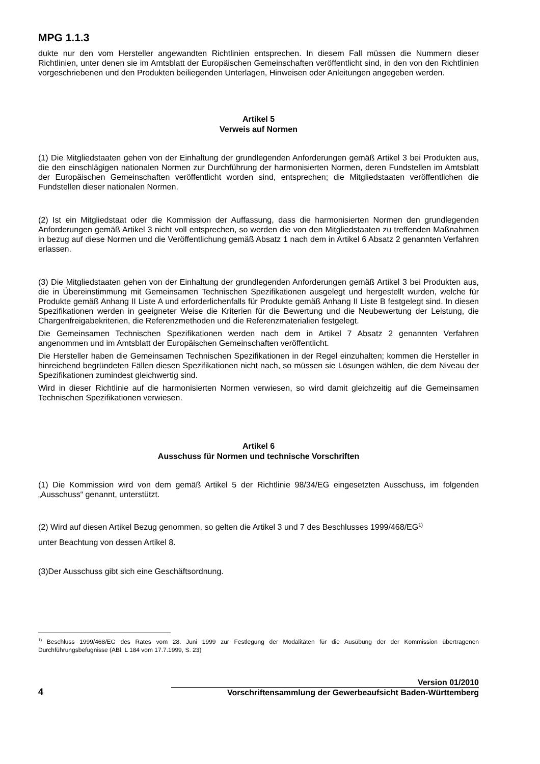MPG 1.1.3
dukte nur den vom Hersteller angewandten Richtlinien entsprechen. In diesem Fall müssen die Nummern dieser Richtlinien, unter denen sie im Amtsblatt der Europäischen Gemeinschaften veröffentlicht sind, in den von den Richtlinien vorgeschriebenen und den Produkten beiliegenden Unterlagen, Hinweisen oder Anleitungen angegeben werden.
Artikel 5
Verweis auf Normen
(1) Die Mitgliedstaaten gehen von der Einhaltung der grundlegenden Anforderungen gemäß Artikel 3 bei Produkten aus, die den einschlägigen nationalen Normen zur Durchführung der harmonisierten Normen, deren Fundstellen im Amtsblatt der Europäischen Gemeinschaften veröffentlicht worden sind, entsprechen; die Mitgliedstaaten veröffentlichen die Fundstellen dieser nationalen Normen.
(2) Ist ein Mitgliedstaat oder die Kommission der Auffassung, dass die harmonisierten Normen den grundlegenden Anforderungen gemäß Artikel 3 nicht voll entsprechen, so werden die von den Mitgliedstaaten zu treffenden Maßnahmen in bezug auf diese Normen und die Veröffentlichung gemäß Absatz 1 nach dem in Artikel 6 Absatz 2 genannten Verfahren erlassen.
(3) Die Mitgliedstaaten gehen von der Einhaltung der grundlegenden Anforderungen gemäß Artikel 3 bei Produkten aus, die in Übereinstimmung mit Gemeinsamen Technischen Spezifikationen ausgelegt und hergestellt wurden, welche für Produkte gemäß Anhang II Liste A und erforderlichenfalls für Produkte gemäß Anhang II Liste B festgelegt sind. In diesen Spezifikationen werden in geeigneter Weise die Kriterien für die Bewertung und die Neubewertung der Leistung, die Chargenfreigabekriterien, die Referenzmethoden und die Referenzmaterialien festgelegt.
Die Gemeinsamen Technischen Spezifikationen werden nach dem in Artikel 7 Absatz 2 genannten Verfahren angenommen und im Amtsblatt der Europäischen Gemeinschaften veröffentlicht.
Die Hersteller haben die Gemeinsamen Technischen Spezifikationen in der Regel einzuhalten; kommen die Hersteller in hinreichend begründeten Fällen diesen Spezifikationen nicht nach, so müssen sie Lösungen wählen, die dem Niveau der Spezifikationen zumindest gleichwertig sind.
Wird in dieser Richtlinie auf die harmonisierten Normen verwiesen, so wird damit gleichzeitig auf die Gemeinsamen Technischen Spezifikationen verwiesen.
Artikel 6
Ausschuss für Normen und technische Vorschriften
(1) Die Kommission wird von dem gemäß Artikel 5 der Richtlinie 98/34/EG eingesetzten Ausschuss, im folgenden „Ausschuss“ genannt, unterstützt.
(2) Wird auf diesen Artikel Bezug genommen, so gelten die Artikel 3 und 7 des Beschlusses 1999/468/EG<sup>1)</sup>
unter Beachtung von dessen Artikel 8.
(3)Der Ausschuss gibt sich eine Geschäftsordnung.
<sup>1)</sup> Beschluss 1999/468/EG des Rates vom 28. Juni 1999 zur Festlegung der Modalitäten für die Ausübung der der Kommission übertragenen Durchführungsbefugnisse (ABl. L 184 vom 17.7.1999, S. 23)
Version 01/2010
4 Vorschriftensammlung der Gewerbeaufsicht Baden-Württemberg